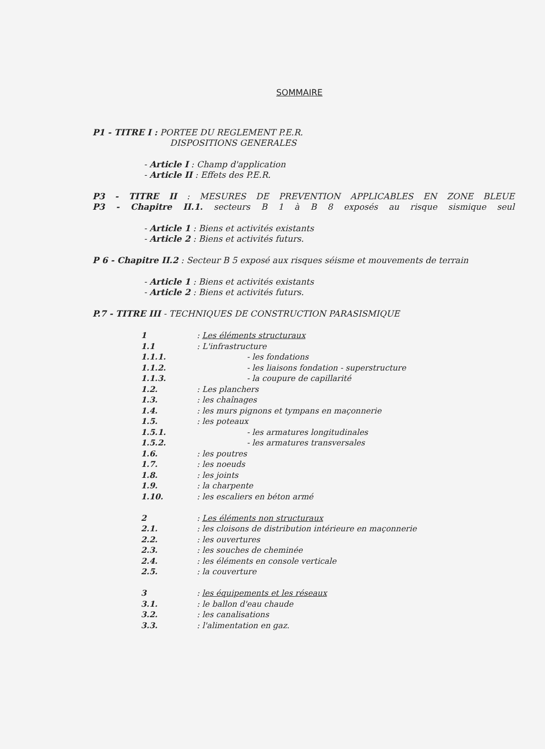SOMMAIRE
P1 - TITRE I : PORTEE DU REGLEMENT P.E.R.
DISPOSITIONS GENERALES
- Article I : Champ d'application
- Article II : Effets des P.E.R.
P3 - TITRE II : MESURES DE PREVENTION APPLICABLES EN ZONE BLEUE
P3 - Chapitre II.1. secteurs B 1 à B 8 exposés au risque sismique seul
- Article 1 : Biens et activités existants
- Article 2 : Biens et activités futurs.
P 6 - Chapitre II.2 : Secteur B 5 exposé aux risques séisme et mouvements de terrain
- Article 1 : Biens et activités existants
- Article 2 : Biens et activités futurs.
P.7 - TITRE III - TECHNIQUES DE CONSTRUCTION PARASISMIQUE
| 1 | : Les éléments structuraux |
| 1.1 | : L'infrastructure |
| 1.1.1. | - les fondations |
| 1.1.2. | - les liaisons fondation - superstructure |
| 1.1.3. | - la coupure de capillarité |
| 1.2. | : Les planchers |
| 1.3. | : les chaînages |
| 1.4. | : les murs pignons et tympans en maçonnerie |
| 1.5. | : les poteaux |
| 1.5.1. | - les armatures longitudinales |
| 1.5.2. | - les armatures transversales |
| 1.6. | : les poutres |
| 1.7. | : les noeuds |
| 1.8. | : les joints |
| 1.9. | : la charpente |
| 1.10. | : les escaliers en béton armé |
| 2 | : Les éléments non structuraux |
| 2.1. | : les cloisons de distribution intérieure en maçonnerie |
| 2.2. | : les ouvertures |
| 2.3. | : les souches de cheminée |
| 2.4. | : les éléments en console verticale |
| 2.5. | : la couverture |
| 3 | : les équipements et les réseaux |
| 3.1. | : le ballon d'eau chaude |
| 3.2. | : les canalisations |
| 3.3. | : l'alimentation en gaz. |